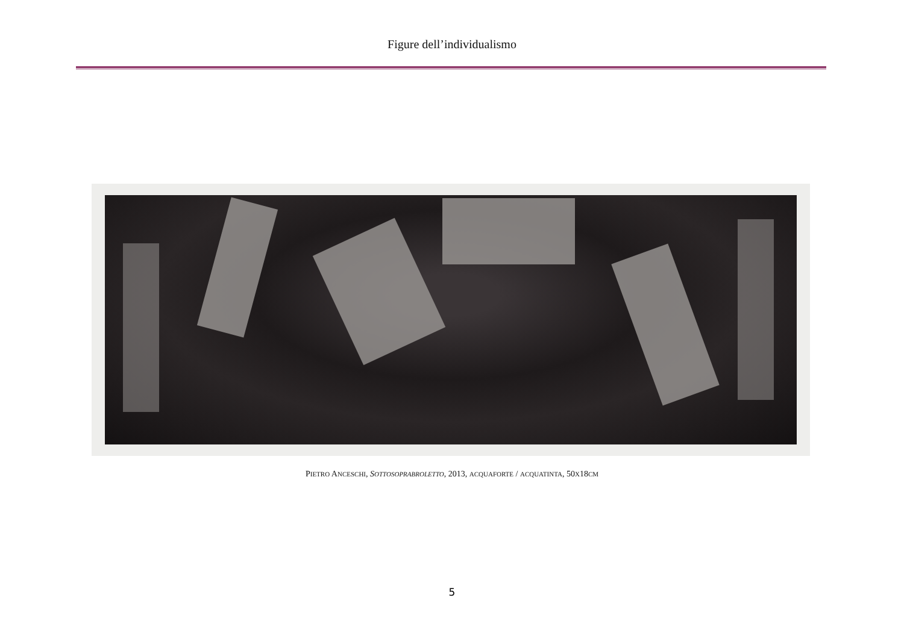Figure dell’individualismo
PIETRO ANCESCHI, SOTTOSOPRABROLETTO, 2013, ACQUAFORTE / ACQUATINTA, 50X18CM
5